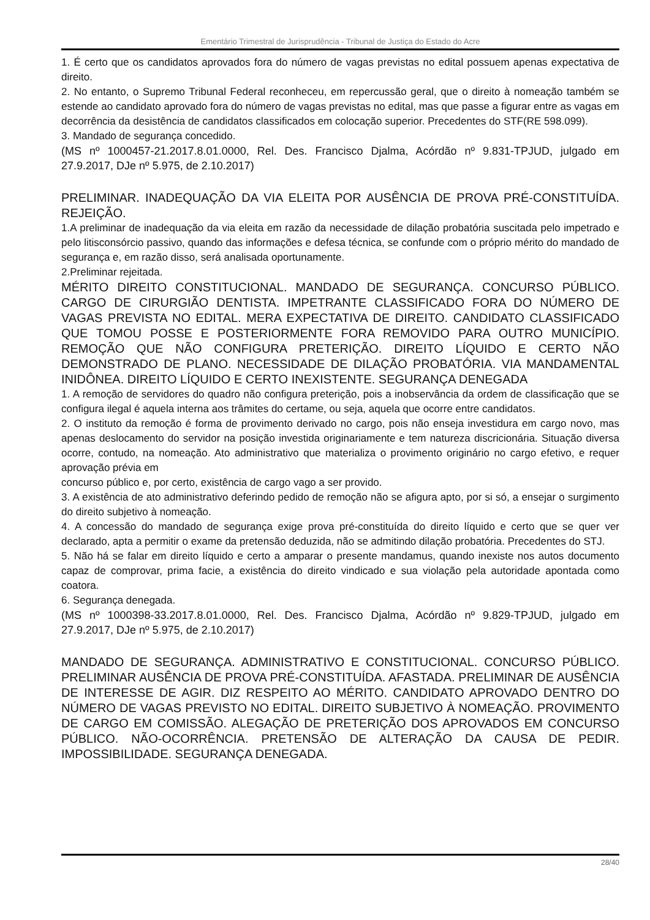Ementário Trimestral de Jurisprudência - Tribunal de Justiça do Estado do Acre
1. É certo que os candidatos aprovados fora do número de vagas previstas no edital possuem apenas expectativa de direito.
2. No entanto, o Supremo Tribunal Federal reconheceu, em repercussão geral, que o direito à nomeação também se estende ao candidato aprovado fora do número de vagas previstas no edital, mas que passe a figurar entre as vagas em decorrência da desistência de candidatos classificados em colocação superior. Precedentes do STF(RE 598.099).
3. Mandado de segurança concedido.
(MS nº 1000457-21.2017.8.01.0000, Rel. Des. Francisco Djalma, Acórdão nº 9.831-TPJUD, julgado em 27.9.2017, DJe nº 5.975, de 2.10.2017)
PRELIMINAR. INADEQUAÇÃO DA VIA ELEITA POR AUSÊNCIA DE PROVA PRÉ-CONSTITUÍDA. REJEIÇÃO.
1.A preliminar de inadequação da via eleita em razão da necessidade de dilação probatória suscitada pelo impetrado e pelo litisconsórcio passivo, quando das informações e defesa técnica, se confunde com o próprio mérito do mandado de segurança e, em razão disso, será analisada oportunamente.
2.Preliminar rejeitada.
MÉRITO DIREITO CONSTITUCIONAL. MANDADO DE SEGURANÇA. CONCURSO PÚBLICO. CARGO DE CIRURGIÃO DENTISTA. IMPETRANTE CLASSIFICADO FORA DO NÚMERO DE VAGAS PREVISTA NO EDITAL. MERA EXPECTATIVA DE DIREITO. CANDIDATO CLASSIFICADO QUE TOMOU POSSE E POSTERIORMENTE FORA REMOVIDO PARA OUTRO MUNICÍPIO. REMOÇÃO QUE NÃO CONFIGURA PRETERIÇÃO. DIREITO LÍQUIDO E CERTO NÃO DEMONSTRADO DE PLANO. NECESSIDADE DE DILAÇÃO PROBATÓRIA. VIA MANDAMENTAL INIDÔNEA. DIREITO LÍQUIDO E CERTO INEXISTENTE. SEGURANÇA DENEGADA
1. A remoção de servidores do quadro não configura preterição, pois a inobservância da ordem de classificação que se configura ilegal é aquela interna aos trâmites do certame, ou seja, aquela que ocorre entre candidatos.
2. O instituto da remoção é forma de provimento derivado no cargo, pois não enseja investidura em cargo novo, mas apenas deslocamento do servidor na posição investida originariamente e tem natureza discricionária. Situação diversa ocorre, contudo, na nomeação. Ato administrativo que materializa o provimento originário no cargo efetivo, e requer aprovação prévia em
concurso público e, por certo, existência de cargo vago a ser provido.
3. A existência de ato administrativo deferindo pedido de remoção não se afigura apto, por si só, a ensejar o surgimento do direito subjetivo à nomeação.
4. A concessão do mandado de segurança exige prova pré-constituída do direito líquido e certo que se quer ver declarado, apta a permitir o exame da pretensão deduzida, não se admitindo dilação probatória. Precedentes do STJ.
5. Não há se falar em direito líquido e certo a amparar o presente mandamus, quando inexiste nos autos documento capaz de comprovar, prima facie, a existência do direito vindicado e sua violação pela autoridade apontada como coatora.
6. Segurança denegada.
(MS nº 1000398-33.2017.8.01.0000, Rel. Des. Francisco Djalma, Acórdão nº 9.829-TPJUD, julgado em 27.9.2017, DJe nº 5.975, de 2.10.2017)
MANDADO DE SEGURANÇA. ADMINISTRATIVO E CONSTITUCIONAL. CONCURSO PÚBLICO. PRELIMINAR AUSÊNCIA DE PROVA PRÉ-CONSTITUÍDA. AFASTADA. PRELIMINAR DE AUSÊNCIA DE INTERESSE DE AGIR. DIZ RESPEITO AO MÉRITO. CANDIDATO APROVADO DENTRO DO NÚMERO DE VAGAS PREVISTO NO EDITAL. DIREITO SUBJETIVO À NOMEAÇÃO. PROVIMENTO DE CARGO EM COMISSÃO. ALEGAÇÃO DE PRETERIÇÃO DOS APROVADOS EM CONCURSO PÚBLICO. NÃO-OCORRÊNCIA. PRETENSÃO DE ALTERAÇÃO DA CAUSA DE PEDIR. IMPOSSIBILIDADE. SEGURANÇA DENEGADA.
28/40